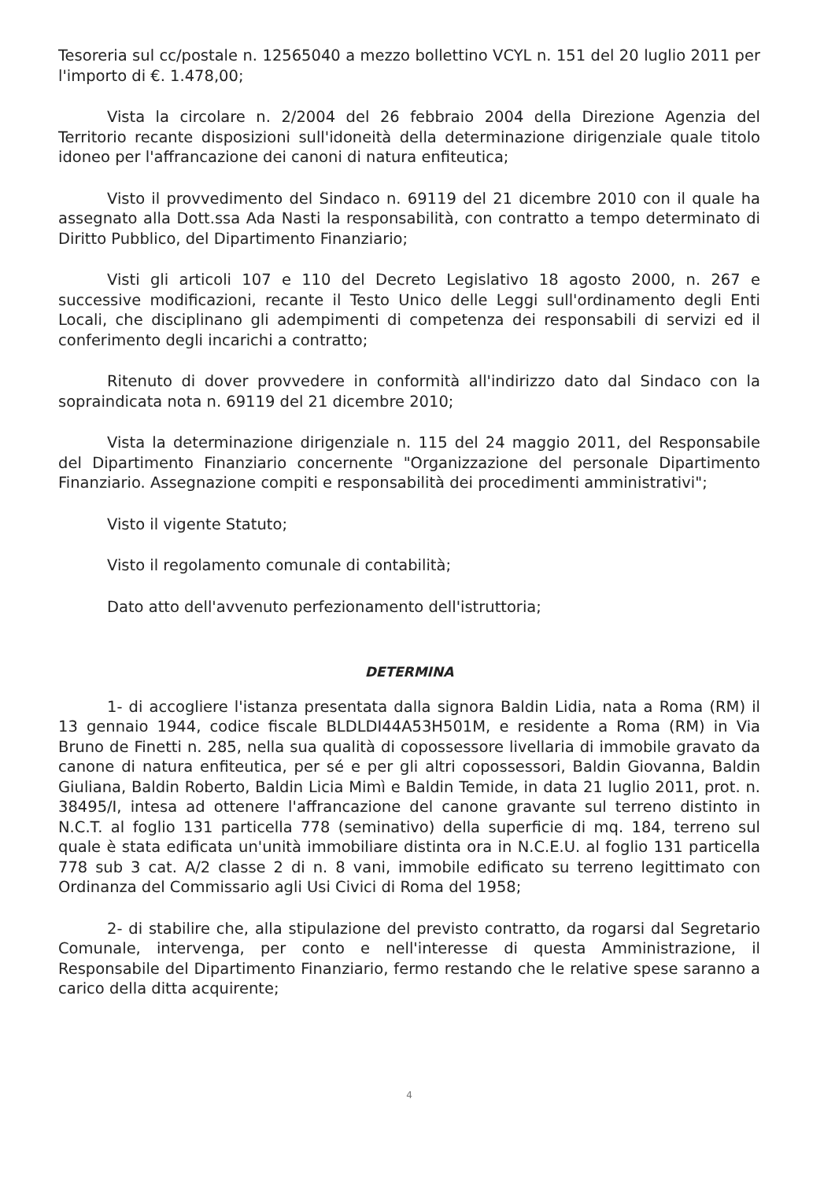Tesoreria sul cc/postale n. 12565040 a mezzo bollettino VCYL n. 151 del 20 luglio 2011 per l'importo di €. 1.478,00;
Vista la circolare n. 2/2004 del 26 febbraio 2004 della Direzione Agenzia del Territorio recante disposizioni sull'idoneità della determinazione dirigenziale quale titolo idoneo per l'affrancazione dei canoni di natura enfiteutica;
Visto il provvedimento del Sindaco n. 69119 del 21 dicembre 2010 con il quale ha assegnato alla Dott.ssa Ada Nasti la responsabilità, con contratto a tempo determinato di Diritto Pubblico, del Dipartimento Finanziario;
Visti gli articoli 107 e 110 del Decreto Legislativo 18 agosto 2000, n. 267 e successive modificazioni, recante il Testo Unico delle Leggi sull'ordinamento degli Enti Locali, che disciplinano gli adempimenti di competenza dei responsabili di servizi ed il conferimento degli incarichi a contratto;
Ritenuto di dover provvedere in conformità all'indirizzo dato dal Sindaco con la sopraindicata nota n. 69119 del 21 dicembre 2010;
Vista la determinazione dirigenziale n. 115 del 24 maggio 2011, del Responsabile del Dipartimento Finanziario concernente "Organizzazione del personale Dipartimento Finanziario. Assegnazione compiti e responsabilità dei procedimenti amministrativi";
Visto il vigente Statuto;
Visto il regolamento comunale di contabilità;
Dato atto dell'avvenuto perfezionamento dell'istruttoria;
DETERMINA
1- di accogliere l'istanza presentata dalla signora Baldin Lidia, nata a Roma (RM) il 13 gennaio 1944, codice fiscale BLDLDI44A53H501M, e residente a Roma (RM) in Via Bruno de Finetti n. 285, nella sua qualità di copossessore livellaria di immobile gravato da canone di natura enfiteutica, per sé e per gli altri copossessori, Baldin Giovanna, Baldin Giuliana, Baldin Roberto, Baldin Licia Mimì e Baldin Temide, in data 21 luglio 2011, prot. n. 38495/I, intesa ad ottenere l'affrancazione del canone gravante sul terreno distinto in N.C.T. al foglio 131 particella 778 (seminativo) della superficie di mq. 184, terreno sul quale è stata edificata un'unità immobiliare distinta ora in N.C.E.U. al foglio 131 particella 778 sub 3 cat. A/2 classe 2 di n. 8 vani, immobile edificato su terreno legittimato con Ordinanza del Commissario agli Usi Civici di Roma del 1958;
2- di stabilire che, alla stipulazione del previsto contratto, da rogarsi dal Segretario Comunale, intervenga, per conto e nell'interesse di questa Amministrazione, il Responsabile del Dipartimento Finanziario, fermo restando che le relative spese saranno a carico della ditta acquirente;
4